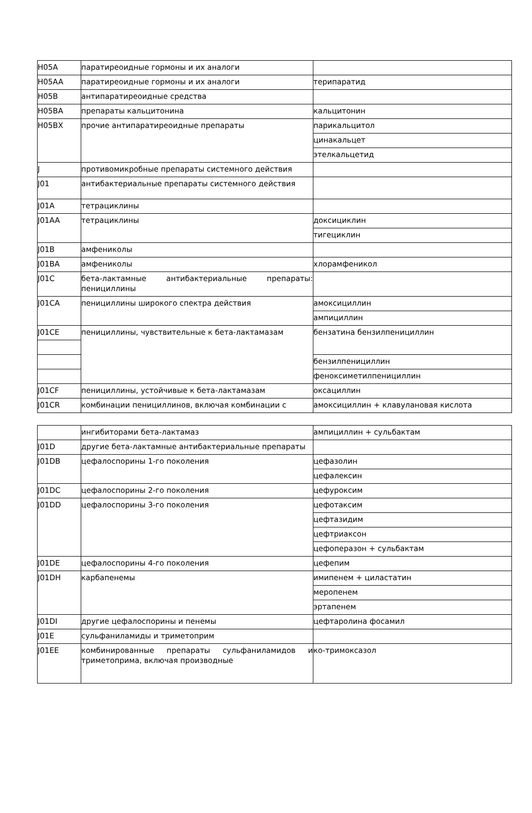| H05A | паратиреоидные гормоны и их аналоги | |
| H05AA | паратиреоидные гормоны и их аналоги | терипаратид |
| H05B | антипаратиреоидные средства | |
| H05BA | препараты кальцитонина | кальцитонин |
| H05BX | прочие антипаратиреоидные препараты | парикальцитол |
| | | цинакальцет |
| | | этелкальцетид |
| J | противомикробные препараты системного действия | |
| J01 | антибактериальные препараты системного действия | |
| J01A | тетрациклины | |
| J01AA | тетрациклины | доксициклин |
| | | тигециклин |
| J01B | амфениколы | |
| J01BA | амфениколы | хлорамфеникол |
| J01C | бета-лактамные антибактериальные препараты: пенициллины | |
| J01CA | пенициллины широкого спектра действия | амоксициллин |
| | | ампициллин |
| J01CE | пенициллины, чувствительные к бета-лактамазам | бензатина бензилпенициллин |
| | | бензилпенициллин |
| | | феноксиметилпенициллин |
| J01CF | пенициллины, устойчивые к бета-лактамазам | оксациллин |
| J01CR | комбинации пенициллинов, включая комбинации с | амоксициллин + клавулановая кислота |
| | ингибиторами бета-лактамаз | ампициллин + сульбактам |
| J01D | другие бета-лактамные антибактериальные препараты | |
| J01DB | цефалоспорины 1-го поколения | цефазолин |
| | | цефалексин |
| J01DC | цефалоспорины 2-го поколения | цефуроксим |
| J01DD | цефалоспорины 3-го поколения | цефотаксим |
| | | цефтазидим |
| | | цефтриаксон |
| | | цефоперазон + сульбактам |
| J01DE | цефалоспорины 4-го поколения | цефепим |
| J01DH | карбапенемы | имипенем + циластатин |
| | | меропенем |
| | | эртапенем |
| J01DI | другие цефалоспорины и пенемы | цефтаролина фосамил |
| J01E | сульфаниламиды и триметоприм | |
| J01EE | комбинированные препараты сульфаниламидов и триметоприма, включая производные | ко-тримоксазол |